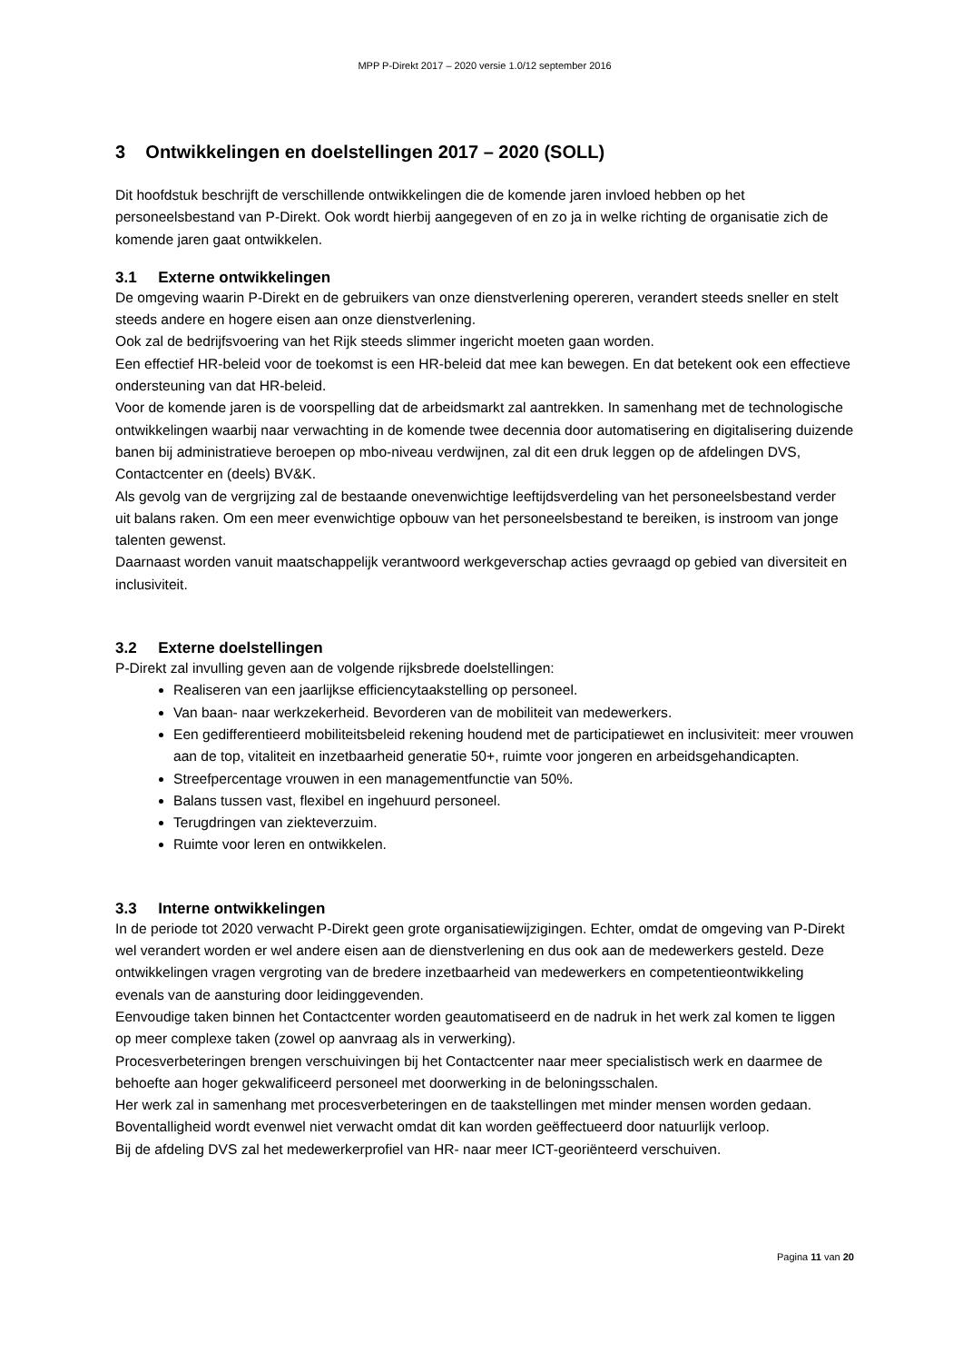MPP P-Direkt 2017 – 2020 versie 1.0/12 september 2016
3 Ontwikkelingen en doelstellingen 2017 – 2020 (SOLL)
Dit hoofdstuk beschrijft de verschillende ontwikkelingen die de komende jaren invloed hebben op het personeelsbestand van P-Direkt. Ook wordt hierbij aangegeven of en zo ja in welke richting de organisatie zich de komende jaren gaat ontwikkelen.
3.1 Externe ontwikkelingen
De omgeving waarin P-Direkt en de gebruikers van onze dienstverlening opereren, verandert steeds sneller en stelt steeds andere en hogere eisen aan onze dienstverlening.
Ook zal de bedrijfsvoering van het Rijk steeds slimmer ingericht moeten gaan worden.
Een effectief HR-beleid voor de toekomst is een HR-beleid dat mee kan bewegen. En dat betekent ook een effectieve ondersteuning van dat HR-beleid.
Voor de komende jaren is de voorspelling dat de arbeidsmarkt zal aantrekken. In samenhang met de technologische ontwikkelingen waarbij naar verwachting in de komende twee decennia door automatisering en digitalisering duizende banen bij administratieve beroepen op mbo-niveau verdwijnen, zal dit een druk leggen op de afdelingen DVS, Contactcenter en (deels) BV&K.
Als gevolg van de vergrijzing zal de bestaande onevenwichtige leeftijdsverdeling van het personeelsbestand verder uit balans raken. Om een meer evenwichtige opbouw van het personeelsbestand te bereiken, is instroom van jonge talenten gewenst.
Daarnaast worden vanuit maatschappelijk verantwoord werkgeverschap acties gevraagd op gebied van diversiteit en inclusiviteit.
3.2 Externe doelstellingen
P-Direkt zal invulling geven aan de volgende rijksbrede doelstellingen:
Realiseren van een jaarlijkse efficiencytaakstelling op personeel.
Van baan- naar werkzekerheid. Bevorderen van de mobiliteit van medewerkers.
Een gedifferentieerd mobiliteitsbeleid rekening houdend met de participatiewet en inclusiviteit: meer vrouwen aan de top, vitaliteit en inzetbaarheid generatie 50+, ruimte voor jongeren en arbeidsgehandicapten.
Streefpercentage vrouwen in een managementfunctie van 50%.
Balans tussen vast, flexibel en ingehuurd personeel.
Terugdringen van ziekteverzuim.
Ruimte voor leren en ontwikkelen.
3.3 Interne ontwikkelingen
In de periode tot 2020 verwacht P-Direkt geen grote organisatiewijzigingen. Echter, omdat de omgeving van P-Direkt wel verandert worden er wel andere eisen aan de dienstverlening en dus ook aan de medewerkers gesteld. Deze ontwikkelingen vragen vergroting van de bredere inzetbaarheid van medewerkers en competentieontwikkeling evenals van de aansturing door leidinggevenden.
Eenvoudige taken binnen het Contactcenter worden geautomatiseerd en de nadruk in het werk zal komen te liggen op meer complexe taken (zowel op aanvraag als in verwerking).
Procesverbeteringen brengen verschuivingen bij het Contactcenter naar meer specialistisch werk en daarmee de behoefte aan hoger gekwalificeerd personeel met doorwerking in de beloningsschalen.
Her werk zal in samenhang met procesverbeteringen en de taakstellingen met minder mensen worden gedaan. Boventalligheid wordt evenwel niet verwacht omdat dit kan worden geëffectueerd door natuurlijk verloop.
Bij de afdeling DVS zal het medewerkerprofiel van HR- naar meer ICT-georiënteerd verschuiven.
Pagina 11 van 20